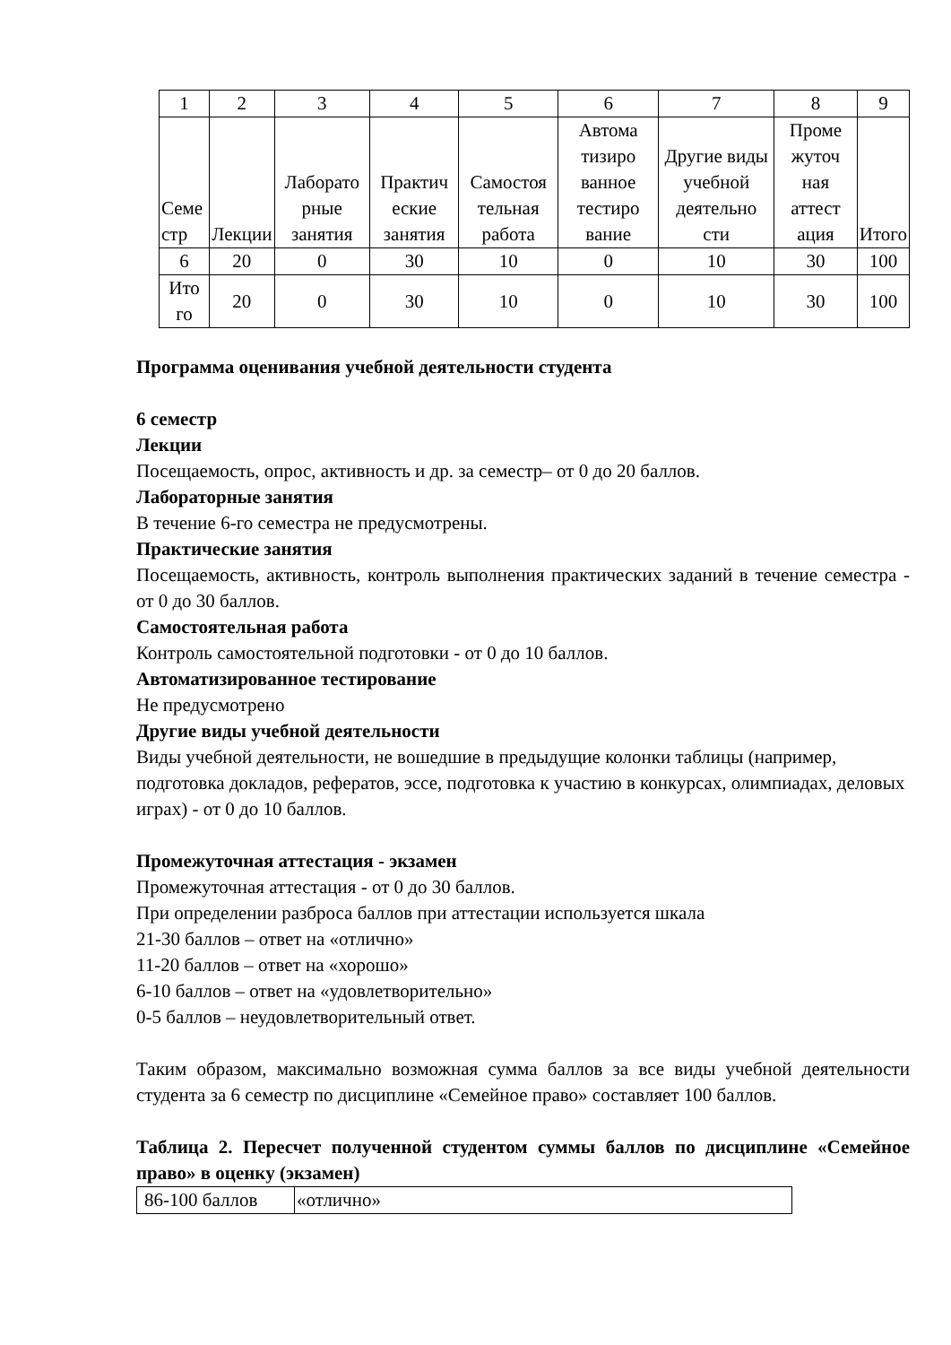| 1 | 2 | 3 | 4 | 5 | 6 | 7 | 8 | 9 |
| --- | --- | --- | --- | --- | --- | --- | --- | --- |
| Семе стр | Лекции | Лаборато рные занятия | Практич еские занятия | Самостоя тельная работа | Автома тизиро ванное тестиро вание | Другие виды учебной деятельно сти | Проме жуточ ная аттест ация | Итого |
| 6 | 20 | 0 | 30 | 10 | 0 | 10 | 30 | 100 |
| Ито го | 20 | 0 | 30 | 10 | 0 | 10 | 30 | 100 |
Программа оценивания учебной деятельности студента
6 семестр
Лекции
Посещаемость, опрос, активность и др. за семестр– от 0 до 20 баллов.
Лабораторные занятия
В течение 6-го семестра не предусмотрены.
Практические занятия
Посещаемость, активность, контроль выполнения практических заданий в течение семестра - от 0 до 30 баллов.
Самостоятельная работа
Контроль самостоятельной подготовки - от 0 до 10 баллов.
Автоматизированное тестирование
Не предусмотрено
Другие виды учебной деятельности
Виды учебной деятельности, не вошедшие в предыдущие колонки таблицы (например, подготовка докладов, рефератов, эссе, подготовка к участию в конкурсах, олимпиадах, деловых играх) - от 0 до 10 баллов.
Промежуточная аттестация - экзамен
Промежуточная аттестация - от 0 до 30 баллов.
При определении разброса баллов при аттестации используется шкала
21-30 баллов – ответ на «отлично»
11-20 баллов – ответ на «хорошо»
6-10 баллов – ответ на «удовлетворительно»
0-5 баллов – неудовлетворительный ответ.
Таким образом, максимально возможная сумма баллов за все виды учебной деятельности студента за 6 семестр по дисциплине «Семейное право» составляет 100 баллов.
Таблица 2. Пересчет полученной студентом суммы баллов по дисциплине «Семейное право» в оценку (экзамен)
| 86-100 баллов | «отлично» |